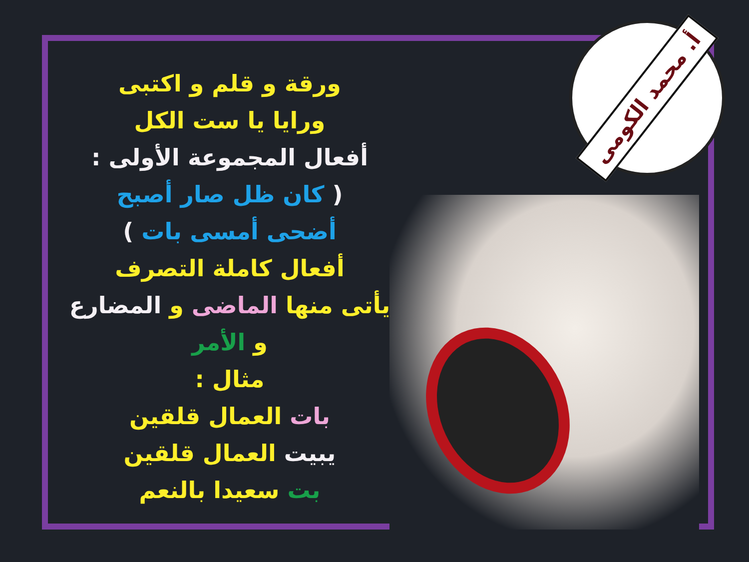أ. محمد الكومى
ورقة و قلم و اكتبى
ورايا يا ست الكل
أفعال المجموعة الأولى :
( كان ظل صار أصبح
أضحى أمسى بات )
أفعال كاملة التصرف
يأتى منها الماضى و المضارع
و الأمر
مثال :
بات العمال قلقين
يبيت العمال قلقين
بت سعيدا بالنعم